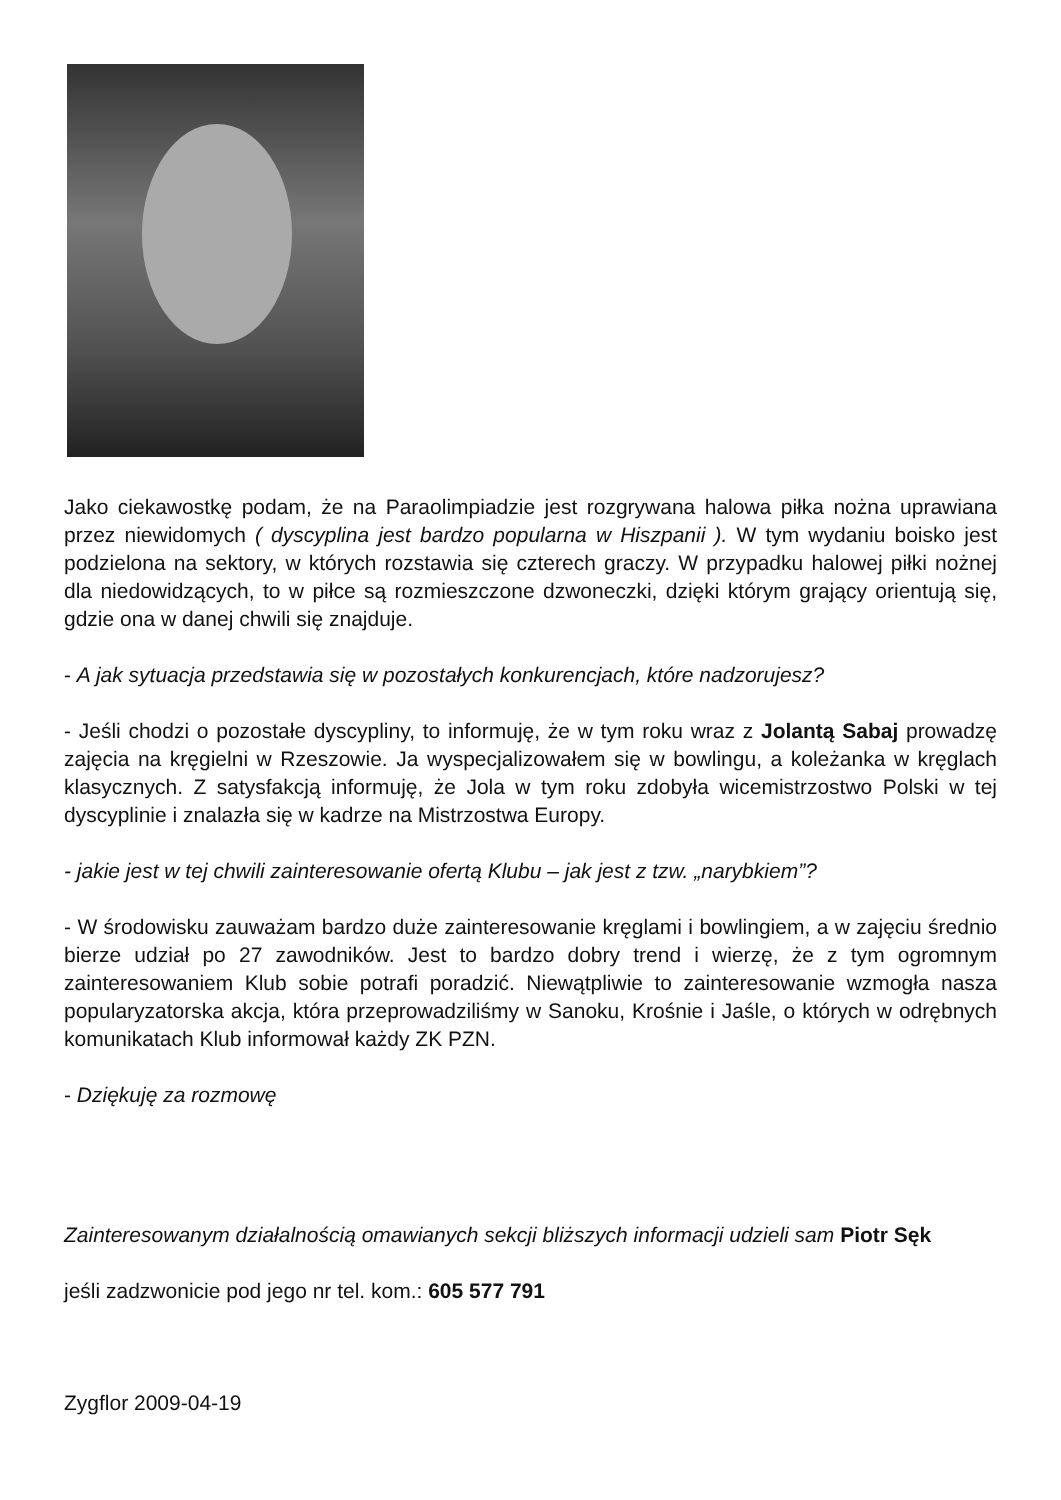Jako ciekawostkę podam, że na Paraolimpiadzie jest rozgrywana halowa piłka nożna uprawiana przez niewidomych ( dyscyplina jest bardzo popularna w Hiszpanii ). W tym wydaniu boisko jest podzielona na sektory, w których rozstawia się czterech graczy. W przypadku halowej piłki nożnej dla niedowidzących, to w piłce są rozmieszczone dzwoneczki, dzięki którym grający orientują się, gdzie ona w danej chwili się znajduje.
- A jak sytuacja przedstawia się w pozostałych konkurencjach, które nadzorujesz?
- Jeśli chodzi o pozostałe dyscypliny, to informuję, że w tym roku wraz z Jolantą Sabaj prowadzę zajęcia na kręgielni w Rzeszowie. Ja wyspecjalizowałem się w bowlingu, a koleżanka w kręglach klasycznych. Z satysfakcją informuję, że Jola w tym roku zdobyła wicemistrzostwo Polski w tej dyscyplinie i znalazła się w kadrze na Mistrzostwa Europy.
- jakie jest w tej chwili zainteresowanie ofertą Klubu – jak jest z tzw. „narybkiem”?
- W środowisku zauważam bardzo duże zainteresowanie kręglami i bowlingiem, a w zajęciu średnio bierze udział po 27 zawodników. Jest to bardzo dobry trend i wierzę, że z tym ogromnym zainteresowaniem Klub sobie potrafi poradzić. Niewątpliwie to zainteresowanie wzmogła nasza popularyzatorska akcja, która przeprowadziliśmy w Sanoku, Krośnie i Jaśle, o których w odrębnych komunikatach Klub informował każdy ZK PZN.
- Dziękuję za rozmowę
Zainteresowanym działalnością omawianych sekcji bliższych informacji udzieli sam Piotr Sęk
jeśli zadzwonicie pod jego nr tel. kom.: 605 577 791
Zygflor 2009-04-19